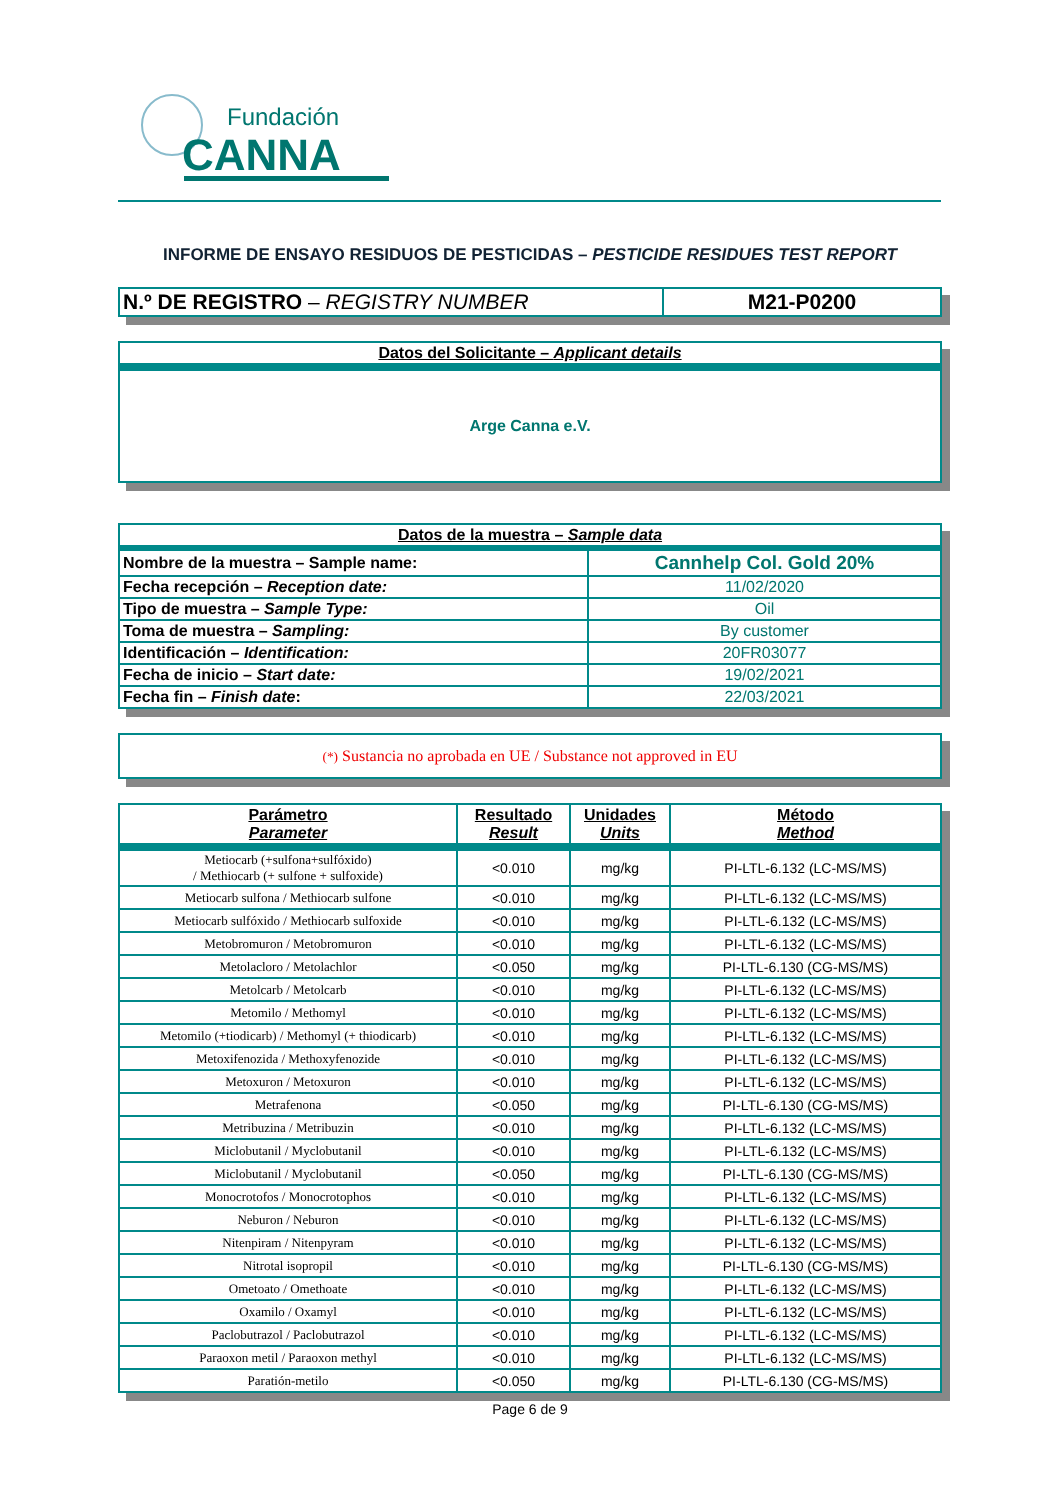Fundación
CANNA
INFORME DE ENSAYO RESIDUOS DE PESTICIDAS – PESTICIDE RESIDUES TEST REPORT
| N.º DE REGISTRO – REGISTRY NUMBER | M21-P0200 |
| Datos del Solicitante – Applicant details |
| Arge Canna e.V. |
| Datos de la muestra – Sample data | |
| Nombre de la muestra – Sample name: | Cannhelp Col. Gold 20% |
| Fecha recepción – Reception date: | 11/02/2020 |
| Tipo de muestra – Sample Type: | Oil |
| Toma de muestra – Sampling: | By customer |
| Identificación – Identification: | 20FR03077 |
| Fecha de inicio – Start date: | 19/02/2021 |
| Fecha fin – Finish date : | 22/03/2021 |
| (*) Sustancia no aprobada en UE / Substance not approved in EU |
| Parámetro Parameter | Resultado Result | Unidades Units | Método Method |
| --- | --- | --- | --- |
| Metiocarb (+sulfona+sulfóxido) / Methiocarb (+ sulfone + sulfoxide) | <0.010 | mg/kg | PI-LTL-6.132 (LC-MS/MS) |
| Metiocarb sulfona / Methiocarb sulfone | <0.010 | mg/kg | PI-LTL-6.132 (LC-MS/MS) |
| Metiocarb sulfóxido / Methiocarb sulfoxide | <0.010 | mg/kg | PI-LTL-6.132 (LC-MS/MS) |
| Metobromuron / Metobromuron | <0.010 | mg/kg | PI-LTL-6.132 (LC-MS/MS) |
| Metolacloro / Metolachlor | <0.050 | mg/kg | PI-LTL-6.130 (CG-MS/MS) |
| Metolcarb / Metolcarb | <0.010 | mg/kg | PI-LTL-6.132 (LC-MS/MS) |
| Metomilo / Methomyl | <0.010 | mg/kg | PI-LTL-6.132 (LC-MS/MS) |
| Metomilo (+tiodicarb) / Methomyl (+ thiodicarb) | <0.010 | mg/kg | PI-LTL-6.132 (LC-MS/MS) |
| Metoxifenozida / Methoxyfenozide | <0.010 | mg/kg | PI-LTL-6.132 (LC-MS/MS) |
| Metoxuron / Metoxuron | <0.010 | mg/kg | PI-LTL-6.132 (LC-MS/MS) |
| Metrafenona | <0.050 | mg/kg | PI-LTL-6.130 (CG-MS/MS) |
| Metribuzina / Metribuzin | <0.010 | mg/kg | PI-LTL-6.132 (LC-MS/MS) |
| Miclobutanil / Myclobutanil | <0.010 | mg/kg | PI-LTL-6.132 (LC-MS/MS) |
| Miclobutanil / Myclobutanil | <0.050 | mg/kg | PI-LTL-6.130 (CG-MS/MS) |
| Monocrotofos / Monocrotophos | <0.010 | mg/kg | PI-LTL-6.132 (LC-MS/MS) |
| Neburon / Neburon | <0.010 | mg/kg | PI-LTL-6.132 (LC-MS/MS) |
| Nitenpiram / Nitenpyram | <0.010 | mg/kg | PI-LTL-6.132 (LC-MS/MS) |
| Nitrotal isopropil | <0.010 | mg/kg | PI-LTL-6.130 (CG-MS/MS) |
| Ometoato / Omethoate | <0.010 | mg/kg | PI-LTL-6.132 (LC-MS/MS) |
| Oxamilo / Oxamyl | <0.010 | mg/kg | PI-LTL-6.132 (LC-MS/MS) |
| Paclobutrazol / Paclobutrazol | <0.010 | mg/kg | PI-LTL-6.132 (LC-MS/MS) |
| Paraoxon metil / Paraoxon methyl | <0.010 | mg/kg | PI-LTL-6.132 (LC-MS/MS) |
| Paratión-metilo | <0.050 | mg/kg | PI-LTL-6.130 (CG-MS/MS) |
Page 6 de 9